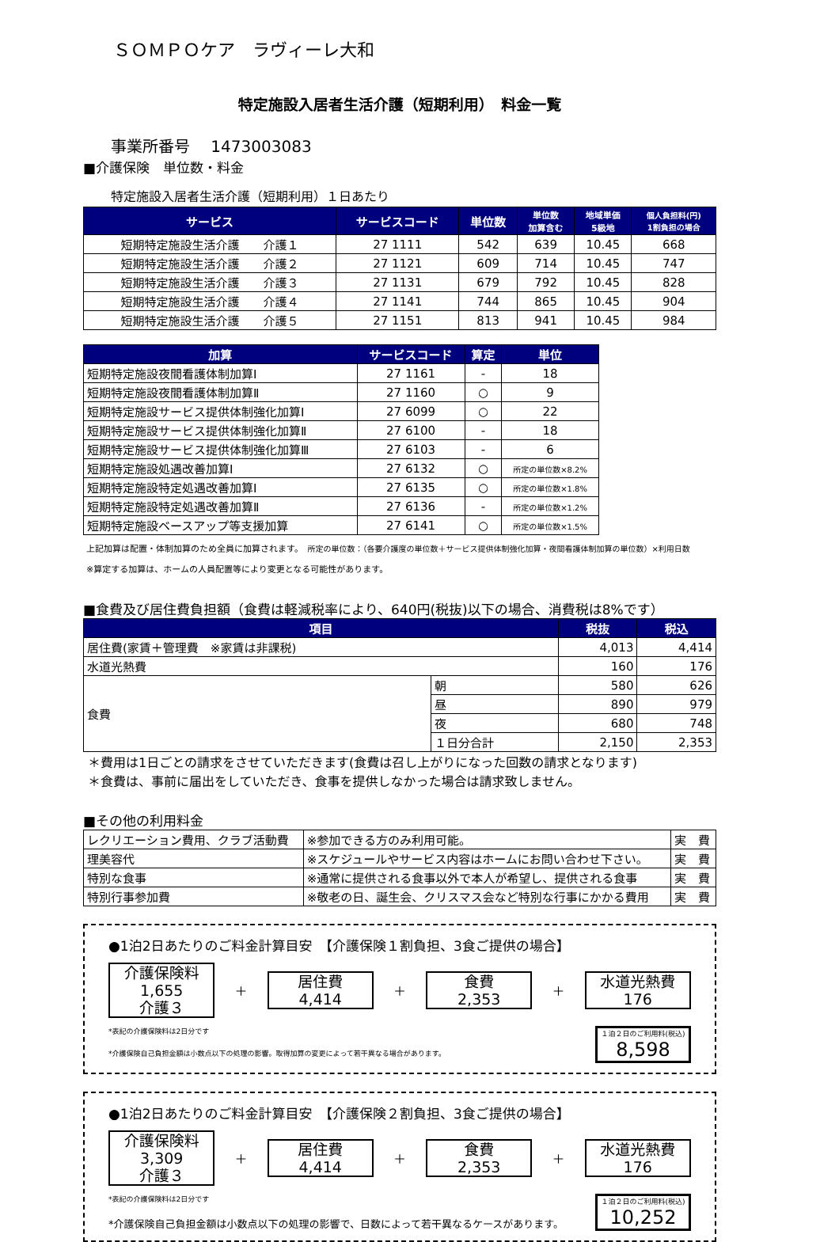ＳＯＭＰＯケア　ラヴィーレ大和
特定施設入居者生活介護（短期利用）　料金一覧
事業所番号　 1473003083
■介護保険　単位数・料金
特定施設入居者生活介護（短期利用）１日あたり
| サービス | サービスコード | 単位数 | 単位数 加算含む | 地域単価 5級地 | 個人負担料(円) 1割負担の場合 |
| --- | --- | --- | --- | --- | --- |
| 短期特定施設生活介護 介護１ | 27 1111 | 542 | 639 | 10.45 | 668 |
| 短期特定施設生活介護 介護２ | 27 1121 | 609 | 714 | 10.45 | 747 |
| 短期特定施設生活介護 介護３ | 27 1131 | 679 | 792 | 10.45 | 828 |
| 短期特定施設生活介護 介護４ | 27 1141 | 744 | 865 | 10.45 | 904 |
| 短期特定施設生活介護 介護５ | 27 1151 | 813 | 941 | 10.45 | 984 |
| 加算 | サービスコード | 算定 | 単位 |
| --- | --- | --- | --- |
| 短期特定施設夜間看護体制加算Ⅰ | 27 1161 | - | 18 |
| 短期特定施設夜間看護体制加算Ⅱ | 27 1160 | ○ | 9 |
| 短期特定施設サービス提供体制強化加算Ⅰ | 27 6099 | ○ | 22 |
| 短期特定施設サービス提供体制強化加算Ⅱ | 27 6100 | - | 18 |
| 短期特定施設サービス提供体制強化加算Ⅲ | 27 6103 | - | 6 |
| 短期特定施設処遇改善加算Ⅰ | 27 6132 | ○ | 所定の単位数×8.2% |
| 短期特定施設特定処遇改善加算Ⅰ | 27 6135 | ○ | 所定の単位数×1.8% |
| 短期特定施設特定処遇改善加算Ⅱ | 27 6136 | - | 所定の単位数×1.2% |
| 短期特定施設ベースアップ等支援加算 | 27 6141 | ○ | 所定の単位数×1.5% |
上記加算は配置・体制加算のため全員に加算されます。　所定の単位数：（各要介護度の単位数＋サービス提供体制強化加算・夜間看護体制加算の単位数）×利用日数
※算定する加算は、ホームの人員配置等により変更となる可能性があります。
■食費及び居住費負担額（食費は軽減税率により、640円(税抜)以下の場合、消費税は8%です）
| 項目 | | 税抜 | 税込 |
| --- | --- | --- | --- |
| 居住費(家賃＋管理費 ※家賃は非課税) | | 4,013 | 4,414 |
| 水道光熱費 | | 160 | 176 |
| 食費 | 朝 | 580 | 626 |
| | 昼 | 890 | 979 |
| | 夜 | 680 | 748 |
| | １日分合計 | 2,150 | 2,353 |
＊費用は1日ごとの請求をさせていただきます(食費は召し上がりになった回数の請求となります)
＊食費は、事前に届出をしていただき、食事を提供しなかった場合は請求致しません。
■その他の利用料金
| レクリエーション費用、クラブ活動費 | ※参加できる方のみ利用可能。 | 実 費 |
| 理美容代 | ※スケジュールやサービス内容はホームにお問い合わせ下さい。 | 実 費 |
| 特別な食事 | ※通常に提供される食事以外で本人が希望し、提供される食事 | 実 費 |
| 特別行事参加費 | ※敬老の日、誕生会、クリスマス会など特別な行事にかかる費用 | 実 費 |
●1泊2日あたりのご料金計算目安　【介護保険１割負担、3食ご提供の場合】
介護保険料
1,655
介護３
＋
居住費
4,414
＋
食費
2,353
＋
水道光熱費
176
１泊２日のご利用料(税込)
8,598
*表記の介護保険料は2日分です
*介護保険自己負担金額は小数点以下の処理の影響。取得加算の変更によって若干異なる場合があります。
●1泊2日あたりのご料金計算目安　【介護保険２割負担、3食ご提供の場合】
介護保険料
3,309
介護３
＋
居住費
4,414
＋
食費
2,353
＋
水道光熱費
176
１泊２日のご利用料(税込)
10,252
*表記の介護保険料は2日分です
*介護保険自己負担金額は小数点以下の処理の影響で、日数によって若干異なるケースがあります。